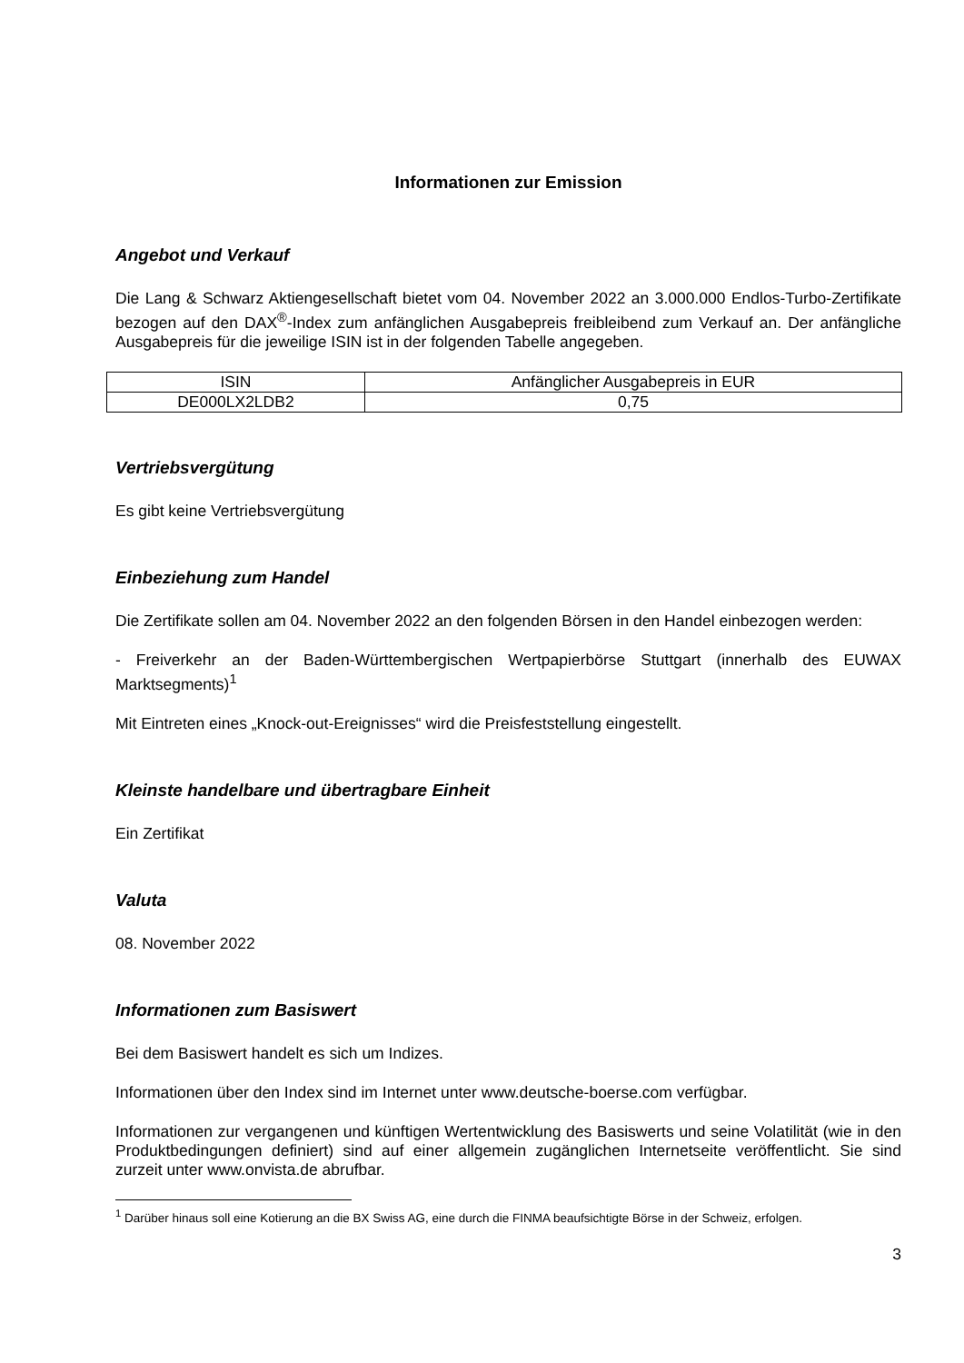Informationen zur Emission
Angebot und Verkauf
Die Lang & Schwarz Aktiengesellschaft bietet vom 04. November 2022 an 3.000.000 Endlos-Turbo-Zertifikate bezogen auf den DAX<sup>®</sup>-Index zum anfänglichen Ausgabepreis freibleibend zum Verkauf an. Der anfängliche Ausgabepreis für die jeweilige ISIN ist in der folgenden Tabelle angegeben.
| ISIN | Anfänglicher Ausgabepreis in EUR |
| DE000LX2LDB2 | 0,75 |
Vertriebsvergütung
Es gibt keine Vertriebsvergütung
Einbeziehung zum Handel
Die Zertifikate sollen am 04. November 2022 an den folgenden Börsen in den Handel einbezogen werden:
- Freiverkehr an der Baden-Württembergischen Wertpapierbörse Stuttgart (innerhalb des EUWAX Marktsegments)<sup>1</sup>
Mit Eintreten eines „Knock-out-Ereignisses“ wird die Preisfeststellung eingestellt.
Kleinste handelbare und übertragbare Einheit
Ein Zertifikat
Valuta
08. November 2022
Informationen zum Basiswert
Bei dem Basiswert handelt es sich um Indizes.
Informationen über den Index sind im Internet unter www.deutsche-boerse.com verfügbar.
Informationen zur vergangenen und künftigen Wertentwicklung des Basiswerts und seine Volatilität (wie in den Produktbedingungen definiert) sind auf einer allgemein zugänglichen Internetseite veröffentlicht. Sie sind zurzeit unter www.onvista.de abrufbar.
<sup>1</sup> Darüber hinaus soll eine Kotierung an die BX Swiss AG, eine durch die FINMA beaufsichtigte Börse in der Schweiz, erfolgen.
3